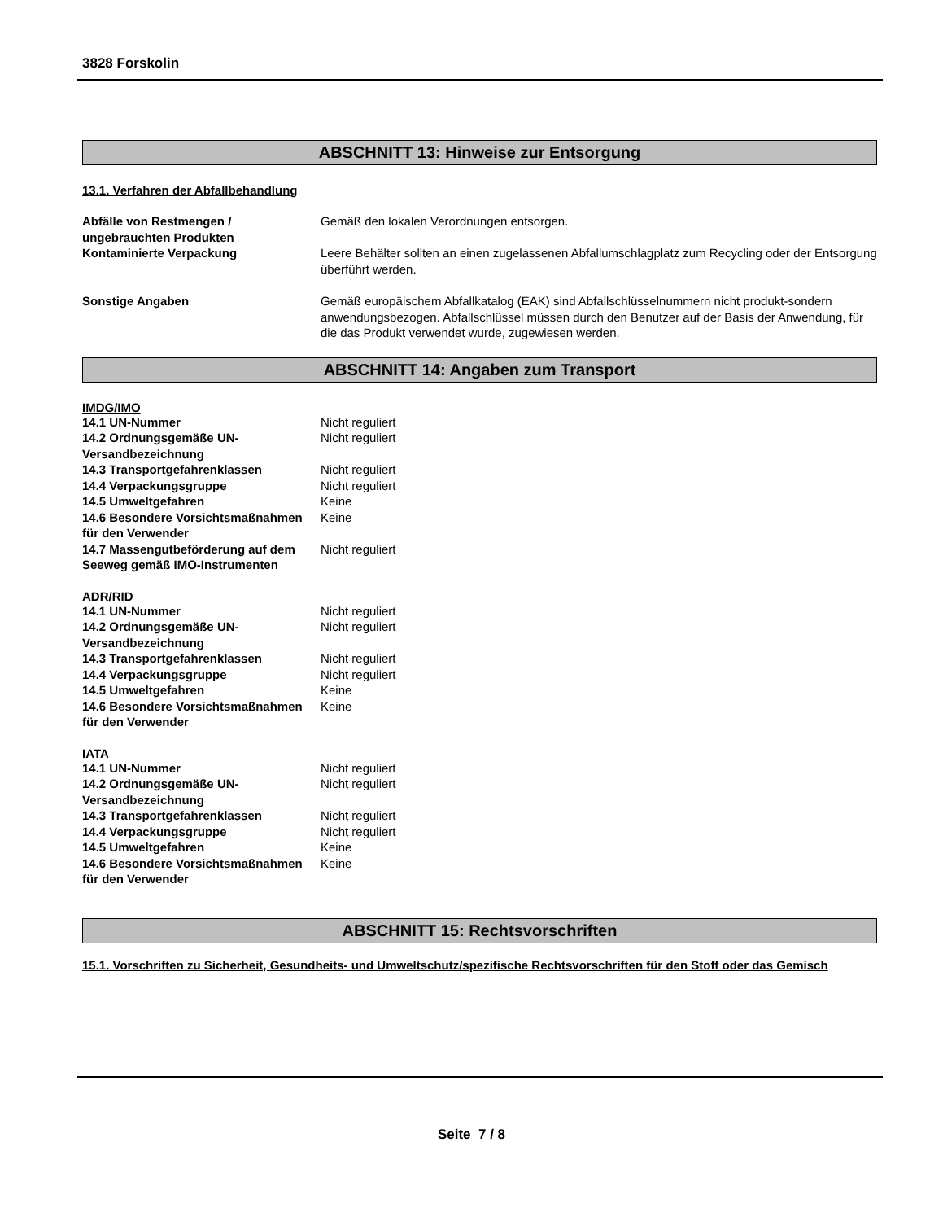3828 Forskolin
ABSCHNITT 13: Hinweise zur Entsorgung
13.1. Verfahren der Abfallbehandlung
| Abfälle von Restmengen / ungebrauchten Produkten | Gemäß den lokalen Verordnungen entsorgen. |
| Kontaminierte Verpackung | Leere Behälter sollten an einen zugelassenen Abfallumschlagplatz zum Recycling oder der Entsorgung überführt werden. |
| Sonstige Angaben | Gemäß europäischem Abfallkatalog (EAK) sind Abfallschlüsselnummern nicht produkt-sondern anwendungsbezogen. Abfallschlüssel müssen durch den Benutzer auf der Basis der Anwendung, für die das Produkt verwendet wurde, zugewiesen werden. |
ABSCHNITT 14: Angaben zum Transport
IMDG/IMO
| 14.1 UN-Nummer | Nicht reguliert |
| 14.2 Ordnungsgemäße UN-Versandbezeichnung | Nicht reguliert |
| 14.3 Transportgefahrenklassen | Nicht reguliert |
| 14.4 Verpackungsgruppe | Nicht reguliert |
| 14.5 Umweltgefahren | Keine |
| 14.6 Besondere Vorsichtsmaßnahmen für den Verwender | Keine |
| 14.7 Massengutbeförderung auf dem Seeweg gemäß IMO-Instrumenten | Nicht reguliert |
ADR/RID
| 14.1 UN-Nummer | Nicht reguliert |
| 14.2 Ordnungsgemäße UN-Versandbezeichnung | Nicht reguliert |
| 14.3 Transportgefahrenklassen | Nicht reguliert |
| 14.4 Verpackungsgruppe | Nicht reguliert |
| 14.5 Umweltgefahren | Keine |
| 14.6 Besondere Vorsichtsmaßnahmen für den Verwender | Keine |
IATA
| 14.1 UN-Nummer | Nicht reguliert |
| 14.2 Ordnungsgemäße UN-Versandbezeichnung | Nicht reguliert |
| 14.3 Transportgefahrenklassen | Nicht reguliert |
| 14.4 Verpackungsgruppe | Nicht reguliert |
| 14.5 Umweltgefahren | Keine |
| 14.6 Besondere Vorsichtsmaßnahmen für den Verwender | Keine |
ABSCHNITT 15: Rechtsvorschriften
15.1. Vorschriften zu Sicherheit, Gesundheits- und Umweltschutz/spezifische Rechtsvorschriften für den Stoff oder das Gemisch
Seite 7 / 8